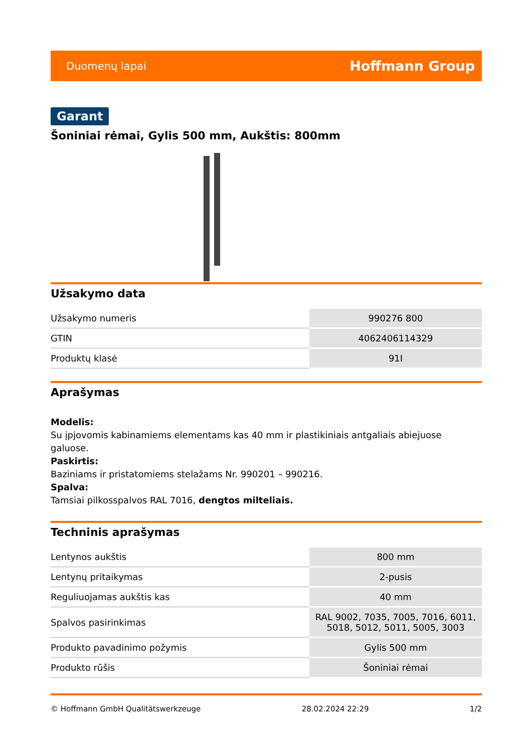Duomenų lapai Hoffmann Group
Garant
Šoniniai rėmai, Gylis 500 mm, Aukštis: 800mm
Užsakymo data
| Užsakymo numeris | 990276 800 |
| GTIN | 4062406114329 |
| Produktų klasė | 91I |
Aprašymas
Modelis:
Su įpjovomis kabinamiems elementams kas 40 mm ir plastikiniais antgaliais abiejuose galuose.
Paskirtis:
Baziniams ir pristatomiems stelažams Nr. 990201 – 990216.
Spalva:
Tamsiai pilkosspalvos RAL 7016, dengtos milteliais.
Techninis aprašymas
| Lentynos aukštis | 800 mm |
| Lentynų pritaikymas | 2-pusis |
| Reguliuojamas aukštis kas | 40 mm |
| Spalvos pasirinkimas | RAL 9002, 7035, 7005, 7016, 6011, 5018, 5012, 5011, 5005, 3003 |
| Produkto pavadinimo požymis | Gylis 500 mm |
| Produkto rūšis | Šoniniai rėmai |
© Hoffmann GmbH Qualitätswerkzeuge 28.02.2024 22:29 1/2